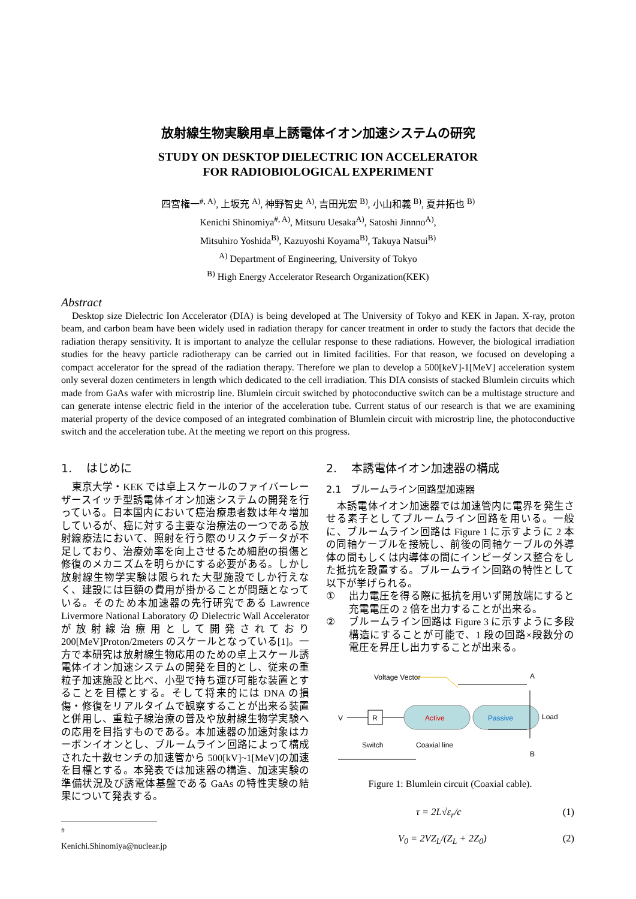放射線生物実験用卓上誘電体イオン加速システムの研究
STUDY ON DESKTOP DIELECTRIC ION ACCELERATOR
FOR RADIOBIOLOGICAL EXPERIMENT
四宮権一<sup>#, A)</sup>, 上坂充 <sup>A)</sup>, 神野智史 <sup>A)</sup>, 吉田光宏 <sup>B)</sup>, 小山和義 <sup>B)</sup>, 夏井拓也 <sup>B)</sup>
Kenichi Shinomiya<sup>#, A)</sup>, Mitsuru Uesaka<sup>A)</sup>, Satoshi Jinnno<sup>A)</sup>,
Mitsuhiro Yoshida<sup>B)</sup>, Kazuyoshi Koyama<sup>B)</sup>, Takuya Natsui<sup>B)</sup>
<sup>A)</sup> Department of Engineering, University of Tokyo
<sup>B)</sup> High Energy Accelerator Research Organization(KEK)
Abstract
Desktop size Dielectric Ion Accelerator (DIA) is being developed at The University of Tokyo and KEK in Japan. X-ray, proton beam, and carbon beam have been widely used in radiation therapy for cancer treatment in order to study the factors that decide the radiation therapy sensitivity. It is important to analyze the cellular response to these radiations. However, the biological irradiation studies for the heavy particle radiotherapy can be carried out in limited facilities. For that reason, we focused on developing a compact accelerator for the spread of the radiation therapy. Therefore we plan to develop a 500[keV]-1[MeV] acceleration system only several dozen centimeters in length which dedicated to the cell irradiation. This DIA consists of stacked Blumlein circuits which made from GaAs wafer with microstrip line. Blumlein circuit switched by photoconductive switch can be a multistage structure and can generate intense electric field in the interior of the acceleration tube. Current status of our research is that we are examining material property of the device composed of an integrated combination of Blumlein circuit with microstrip line, the photoconductive switch and the acceleration tube. At the meeting we report on this progress.
1. はじめに
東京大学・KEK では卓上スケールのファイバーレーザースイッチ型誘電体イオン加速システムの開発を行っている。日本国内において癌治療患者数は年々増加しているが、癌に対する主要な治療法の一つである放射線療法において、照射を行う際のリスクデータが不足しており、治療効率を向上させるため細胞の損傷と修復のメカニズムを明らかにする必要がある。しかし放射線生物学実験は限られた大型施設でしか行えなく、建設には巨額の費用が掛かることが問題となっている。そのため本加速器の先行研究である Lawrence Livermore National Laboratory の Dielectric Wall Accelerator が放射線治療用として開発されており 200[MeV]Proton/2meters のスケールとなっている[1]。一方で本研究は放射線生物応用のための卓上スケール誘電体イオン加速システムの開発を目的とし、従来の重粒子加速施設と比べ、小型で持ち運び可能な装置とすることを目標とする。そして将来的には DNA の損傷・修復をリアルタイムで観察することが出来る装置と併用し、重粒子線治療の普及や放射線生物学実験への応用を目指すものである。本加速器の加速対象はカーボンイオンとし、ブルームライン回路によって構成された十数センチの加速管から 500[kV]~1[MeV]の加速を目標とする。本発表では加速器の構造、加速実験の準備状況及び誘電体基盤である GaAs の特性実験の結果について発表する。
<sup>#</sup> Kenichi.Shinomiya@nuclear.jp
2. 本誘電体イオン加速器の構成
2.1 ブルームライン回路型加速器
本誘電体イオン加速器では加速管内に電界を発生させる素子としてブルームライン回路を用いる。一般に、ブルームライン回路は Figure 1 に示すように 2 本の同軸ケーブルを接続し、前後の同軸ケーブルの外導体の間もしくは内導体の間にインピーダンス整合をした抵抗を設置する。ブルームライン回路の特性として以下が挙げられる。
① 出力電圧を得る際に抵抗を用いず開放端にすると充電電圧の 2 倍を出力することが出来る。
② ブルームライン回路は Figure 3 に示すように多段構造にすることが可能で、1 段の回路×段数分の電圧を昇圧し出力することが出来る。
Voltage Vector
V
R
Active
Passive
A
B
Load
Switch
Coaxial line
Figure 1: Blumlein circuit (Coaxial cable).
τ = 2L√ε<sub>r</sub>/c (1)
V<sub>0</sub> = 2VZ<sub>L</sub>/(Z<sub>L</sub> + 2Z<sub>0</sub>) (2)